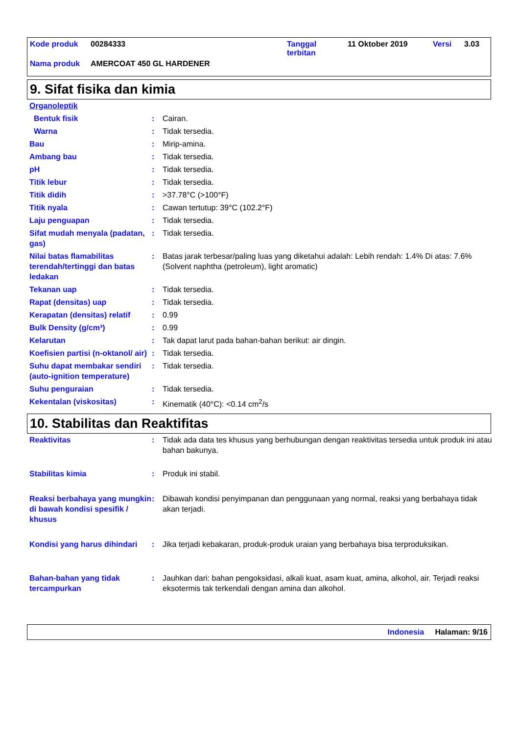| Kode produk | 00284333 | Tanggal terbitan | 11 Oktober 2019 | Versi | 3.03 |
| Nama produk | AMERCOAT 450 GL HARDENER | | | | |
9. Sifat fisika dan kimia
| Organoleptik | | |
| Bentuk fisik | : | Cairan. |
| Warna | : | Tidak tersedia. |
| Bau | : | Mirip-amina. |
| Ambang bau | : | Tidak tersedia. |
| pH | : | Tidak tersedia. |
| Titik lebur | : | Tidak tersedia. |
| Titik didih | : | >37.78°C (>100°F) |
| Titik nyala | : | Cawan tertutup: 39°C (102.2°F) |
| Laju penguapan | : | Tidak tersedia. |
| Sifat mudah menyala (padatan, gas) | : | Tidak tersedia. |
| Nilai batas flamabilitas terendah/tertinggi dan batas ledakan | : | Batas jarak terbesar/paling luas yang diketahui adalah: Lebih rendah: 1.4% Di atas: 7.6% (Solvent naphtha (petroleum), light aromatic) |
| Tekanan uap | : | Tidak tersedia. |
| Rapat (densitas) uap | : | Tidak tersedia. |
| Kerapatan (densitas) relatif | : | 0.99 |
| Bulk Density (g/cm³) | : | 0.99 |
| Kelarutan | : | Tak dapat larut pada bahan-bahan berikut: air dingin. |
| Koefisien partisi (n-oktanol/ air) | : | Tidak tersedia. |
| Suhu dapat membakar sendiri (auto-ignition temperature) | : | Tidak tersedia. |
| Suhu penguraian | : | Tidak tersedia. |
| Kekentalan (viskositas) | : | Kinematik (40°C): <0.14 cm<sup>2</sup>/s |
10. Stabilitas dan Reaktifitas
| Reaktivitas | : | Tidak ada data tes khusus yang berhubungan dengan reaktivitas tersedia untuk produk ini atau bahan bakunya. |
| Stabilitas kimia | : | Produk ini stabil. |
| Reaksi berbahaya yang mungkin di bawah kondisi spesifik / khusus | : | Dibawah kondisi penyimpanan dan penggunaan yang normal, reaksi yang berbahaya tidak akan terjadi. |
| Kondisi yang harus dihindari | : | Jika terjadi kebakaran, produk-produk uraian yang berbahaya bisa terproduksikan. |
| Bahan-bahan yang tidak tercampurkan | : | Jauhkan dari: bahan pengoksidasi, alkali kuat, asam kuat, amina, alkohol, air. Terjadi reaksi eksotermis tak terkendali dengan amina dan alkohol. |
Indonesia Halaman: 9/16